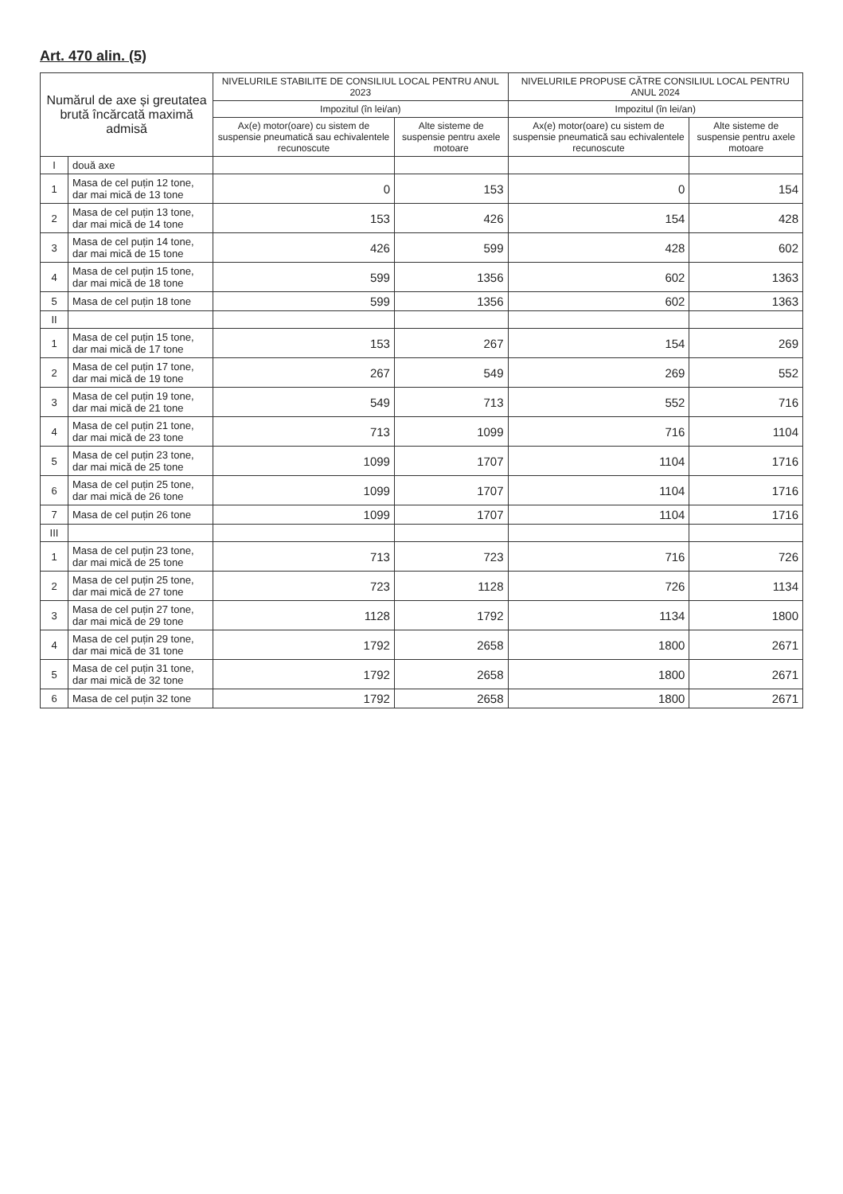Art. 470 alin. (5)
| Numărul de axe și greutatea brută încărcată maximă admisă | | NIVELURILE STABILITE DE CONSILIUL LOCAL PENTRU ANUL 2023 | | NIVELURILE PROPUSE CĂTRE CONSILIUL LOCAL PENTRU ANUL 2024 | |
| --- | --- | --- | --- | --- | --- |
| | | Impozitul (în lei/an) | | Impozitul (în lei/an) | |
| | | Ax(e) motor(oare) cu sistem de suspensie pneumatică sau echivalentele recunoscute | Alte sisteme de suspensie pentru axele motoare | Ax(e) motor(oare) cu sistem de suspensie pneumatică sau echivalentele recunoscute | Alte sisteme de suspensie pentru axele motoare |
| I | două axe | | | | |
| 1 | Masa de cel puțin 12 tone, dar mai mică de 13 tone | 0 | 153 | 0 | 154 |
| 2 | Masa de cel puțin 13 tone, dar mai mică de 14 tone | 153 | 426 | 154 | 428 |
| 3 | Masa de cel puțin 14 tone, dar mai mică de 15 tone | 426 | 599 | 428 | 602 |
| 4 | Masa de cel puțin 15 tone, dar mai mică de 18 tone | 599 | 1356 | 602 | 1363 |
| 5 | Masa de cel puțin 18 tone | 599 | 1356 | 602 | 1363 |
| II | | | | | |
| 1 | Masa de cel puțin 15 tone, dar mai mică de 17 tone | 153 | 267 | 154 | 269 |
| 2 | Masa de cel puțin 17 tone, dar mai mică de 19 tone | 267 | 549 | 269 | 552 |
| 3 | Masa de cel puțin 19 tone, dar mai mică de 21 tone | 549 | 713 | 552 | 716 |
| 4 | Masa de cel puțin 21 tone, dar mai mică de 23 tone | 713 | 1099 | 716 | 1104 |
| 5 | Masa de cel puțin 23 tone, dar mai mică de 25 tone | 1099 | 1707 | 1104 | 1716 |
| 6 | Masa de cel puțin 25 tone, dar mai mică de 26 tone | 1099 | 1707 | 1104 | 1716 |
| 7 | Masa de cel puțin 26 tone | 1099 | 1707 | 1104 | 1716 |
| III | | | | | |
| 1 | Masa de cel puțin 23 tone, dar mai mică de 25 tone | 713 | 723 | 716 | 726 |
| 2 | Masa de cel puțin 25 tone, dar mai mică de 27 tone | 723 | 1128 | 726 | 1134 |
| 3 | Masa de cel puțin 27 tone, dar mai mică de 29 tone | 1128 | 1792 | 1134 | 1800 |
| 4 | Masa de cel puțin 29 tone, dar mai mică de 31 tone | 1792 | 2658 | 1800 | 2671 |
| 5 | Masa de cel puțin 31 tone, dar mai mică de 32 tone | 1792 | 2658 | 1800 | 2671 |
| 6 | Masa de cel puțin 32 tone | 1792 | 2658 | 1800 | 2671 |